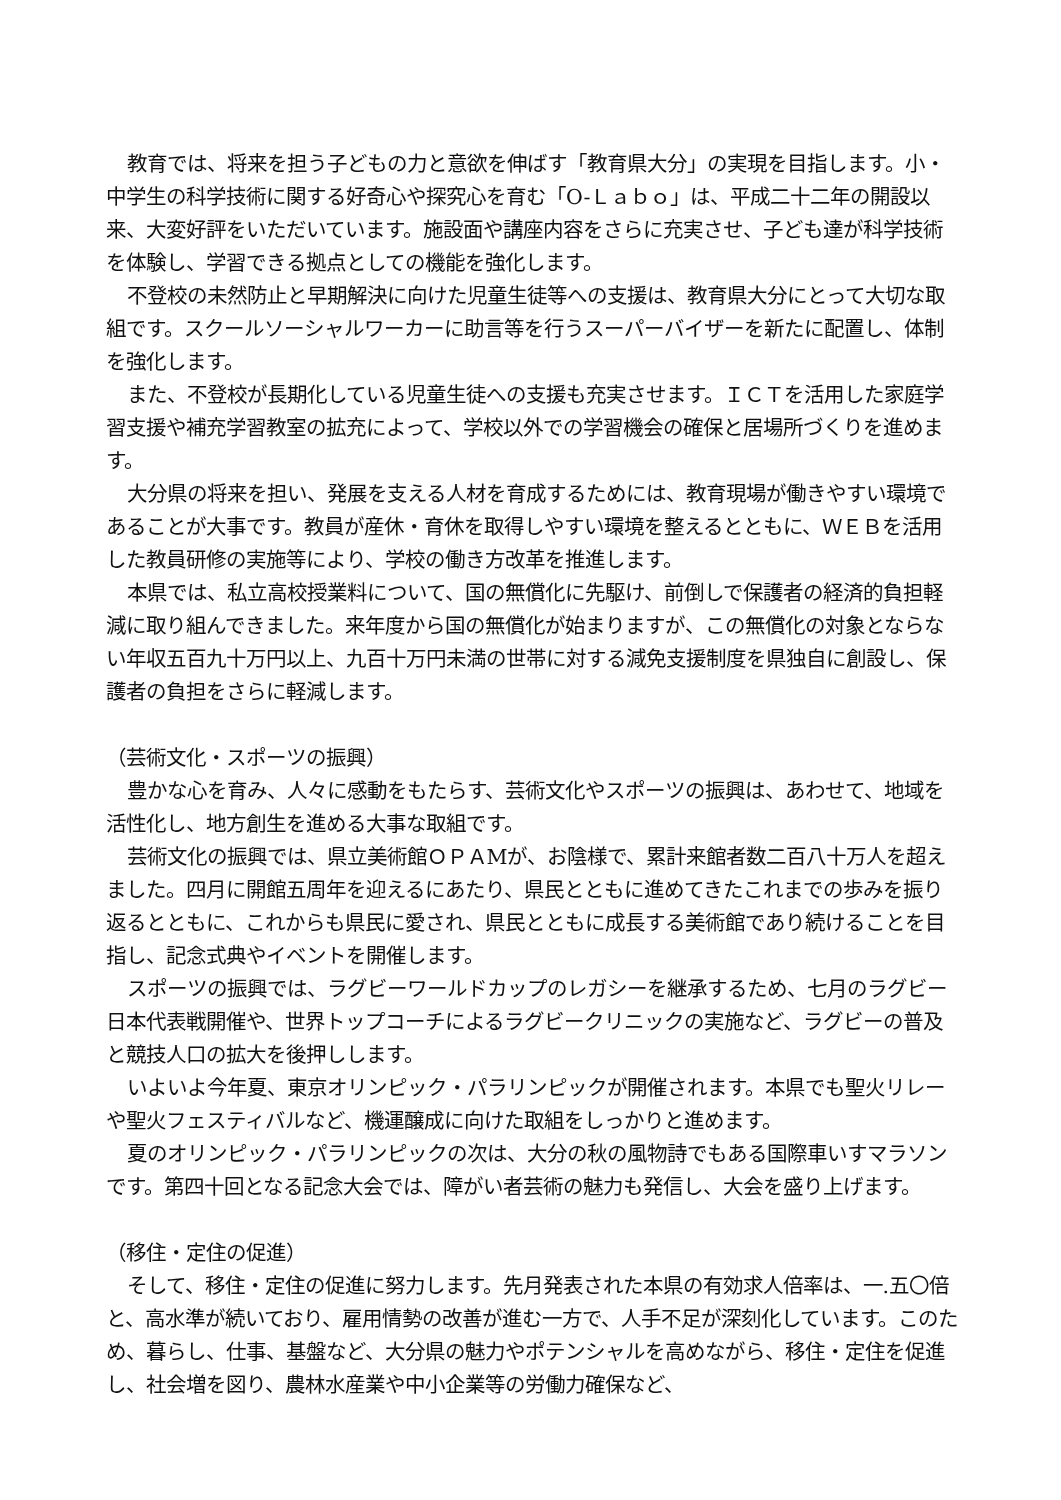教育では、将来を担う子どもの力と意欲を伸ばす「教育県大分」の実現を目指します。小・中学生の科学技術に関する好奇心や探究心を育む「O-Ｌａｂｏ」は、平成二十二年の開設以来、大変好評をいただいています。施設面や講座内容をさらに充実させ、子ども達が科学技術を体験し、学習できる拠点としての機能を強化します。
不登校の未然防止と早期解決に向けた児童生徒等への支援は、教育県大分にとって大切な取組です。スクールソーシャルワーカーに助言等を行うスーパーバイザーを新たに配置し、体制を強化します。
また、不登校が長期化している児童生徒への支援も充実させます。ＩＣＴを活用した家庭学習支援や補充学習教室の拡充によって、学校以外での学習機会の確保と居場所づくりを進めます。
大分県の将来を担い、発展を支える人材を育成するためには、教育現場が働きやすい環境であることが大事です。教員が産休・育休を取得しやすい環境を整えるとともに、ＷＥＢを活用した教員研修の実施等により、学校の働き方改革を推進します。
本県では、私立高校授業料について、国の無償化に先駆け、前倒しで保護者の経済的負担軽減に取り組んできました。来年度から国の無償化が始まりますが、この無償化の対象とならない年収五百九十万円以上、九百十万円未満の世帯に対する減免支援制度を県独自に創設し、保護者の負担をさらに軽減します。
（芸術文化・スポーツの振興）
豊かな心を育み、人々に感動をもたらす、芸術文化やスポーツの振興は、あわせて、地域を活性化し、地方創生を進める大事な取組です。
芸術文化の振興では、県立美術館ＯＰＡMが、お陰様で、累計来館者数二百八十万人を超えました。四月に開館五周年を迎えるにあたり、県民とともに進めてきたこれまでの歩みを振り返るとともに、これからも県民に愛され、県民とともに成長する美術館であり続けることを目指し、記念式典やイベントを開催します。
スポーツの振興では、ラグビーワールドカップのレガシーを継承するため、七月のラグビー日本代表戦開催や、世界トップコーチによるラグビークリニックの実施など、ラグビーの普及と競技人口の拡大を後押しします。
いよいよ今年夏、東京オリンピック・パラリンピックが開催されます。本県でも聖火リレーや聖火フェスティバルなど、機運醸成に向けた取組をしっかりと進めます。
夏のオリンピック・パラリンピックの次は、大分の秋の風物詩でもある国際車いすマラソンです。第四十回となる記念大会では、障がい者芸術の魅力も発信し、大会を盛り上げます。
（移住・定住の促進）
そして、移住・定住の促進に努力します。先月発表された本県の有効求人倍率は、一.五〇倍と、高水準が続いており、雇用情勢の改善が進む一方で、人手不足が深刻化しています。このため、暮らし、仕事、基盤など、大分県の魅力やポテンシャルを高めながら、移住・定住を促進し、社会増を図り、農林水産業や中小企業等の労働力確保など、